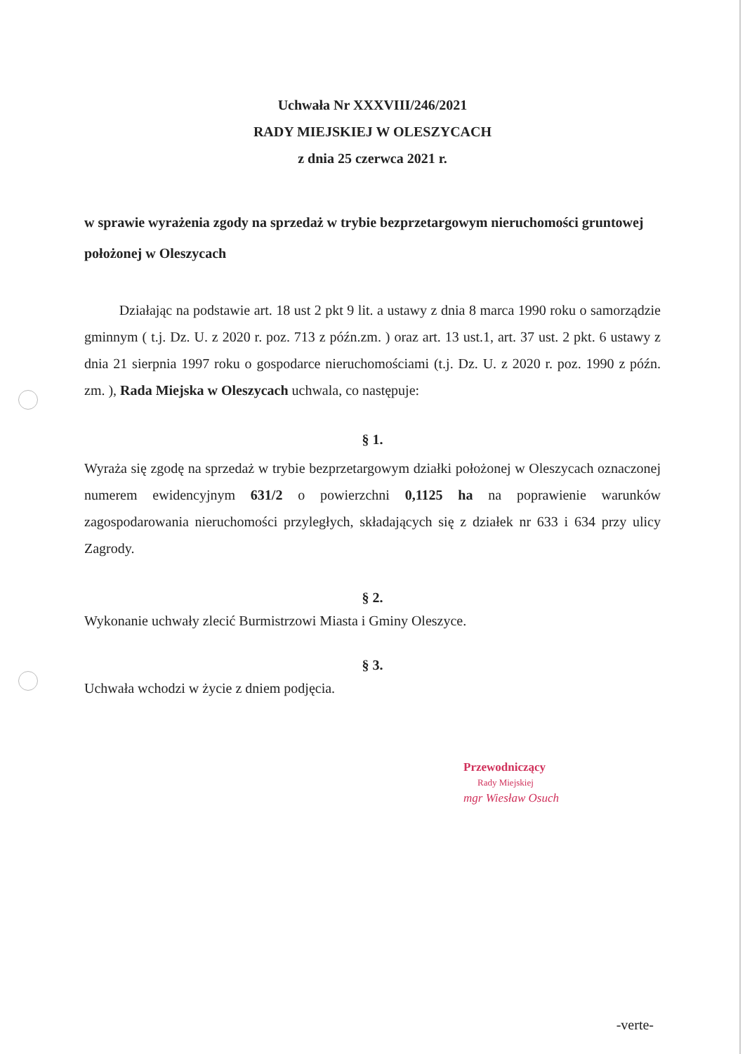Uchwała Nr XXXVIII/246/2021
RADY MIEJSKIEJ W OLESZYCACH
z dnia 25 czerwca 2021 r.
w sprawie wyrażenia zgody na sprzedaż w trybie bezprzetargowym nieruchomości gruntowej położonej w Oleszycach
Działając na podstawie art. 18 ust 2 pkt 9 lit. a ustawy z dnia 8 marca 1990 roku o samorządzie gminnym ( t.j. Dz. U. z 2020 r. poz. 713 z późn.zm. ) oraz art. 13 ust.1, art. 37 ust. 2 pkt. 6 ustawy z dnia 21 sierpnia 1997 roku o gospodarce nieruchomościami (t.j. Dz. U. z 2020 r. poz. 1990 z późn. zm. ), Rada Miejska w Oleszycach uchwala, co następuje:
§ 1.
Wyraża się zgodę na sprzedaż w trybie bezprzetargowym działki położonej w Oleszycach oznaczonej numerem ewidencyjnym 631/2 o powierzchni 0,1125 ha na poprawienie warunków zagospodarowania nieruchomości przyległych, składających się z działek nr 633 i 634 przy ulicy Zagrody.
§ 2.
Wykonanie uchwały zlecić Burmistrzowi Miasta i Gminy Oleszyce.
§ 3.
Uchwała wchodzi w życie z dniem podjęcia.
Przewodniczący
Rady Miejskiej
mgr Wiesław Osuch
-verte-